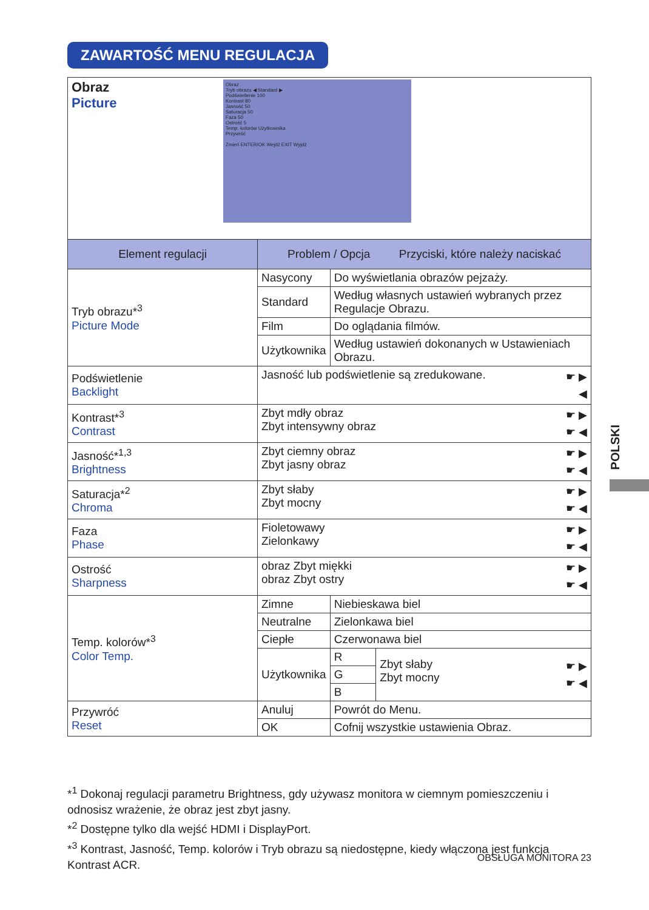ZAWARTOŚĆ MENU REGULACJA
| Obraz Picture Obraz Tryb obrazu ◀ Standard ▶ Podświetlenie 100 Kontrast 80 Jasność 50 Saturacja 50 Faza 50 Ostrość 5 Temp. kolorów Użytkownika Przywróć Zmień ENTER/OK Wejdź EXIT Wyjdź | | | |
| Element regulacji | Problem / Opcja Przyciski, które należy naciskać | | |
| Tryb obrazu*<sup>3</sup> Picture Mode | Nasycony | Do wyświetlania obrazów pejzaży. | |
| | Standard | Według własnych ustawień wybranych przez Regulacje Obrazu. | |
| | Film | Do oglądania filmów. | |
| | Użytkownika | Według ustawień dokonanych w Ustawieniach Obrazu. | |
| Podświetlenie Backlight | ☛ ▶ ◀ Jasność lub podświetlenie są zredukowane. | | |
| Kontrast*<sup>3</sup> Contrast | ☛ ▶ ☛ ◀ Zbyt mdły obraz Zbyt intensywny obraz | | |
| Jasność*<sup>1,3</sup> Brightness | ☛ ▶ ☛ ◀ Zbyt ciemny obraz Zbyt jasny obraz | | |
| Saturacja*<sup>2</sup> Chroma | ☛ ▶ ☛ ◀ Zbyt słaby Zbyt mocny | | |
| Faza Phase | ☛ ▶ ☛ ◀ Fioletowawy Zielonkawy | | |
| Ostrość Sharpness | ☛ ▶ ☛ ◀ obraz Zbyt miękki obraz Zbyt ostry | | |
| Temp. kolorów*<sup>3</sup> Color Temp. | Zimne | Niebieskawa biel | |
| | Neutralne | Zielonkawa biel | |
| | Ciepłe | Czerwonawa biel | |
| | Użytkownika | R | ☛ ▶ ☛ ◀ Zbyt słaby Zbyt mocny |
| | | G | |
| | | B | |
| Przywróć Reset | Anuluj | Powrót do Menu. | |
| | OK | Cofnij wszystkie ustawienia Obraz. | |
POLSKI
*<sup>1</sup> Dokonaj regulacji parametru Brightness, gdy używasz monitora w ciemnym pomieszczeniu i odnosisz wrażenie, że obraz jest zbyt jasny.
*<sup>2</sup> Dostępne tylko dla wejść HDMI i DisplayPort.
*<sup>3</sup> Kontrast, Jasność, Temp. kolorów i Tryb obrazu są niedostępne, kiedy włączona jest funkcja Kontrast ACR.
OBSŁUGA MONITORA 23